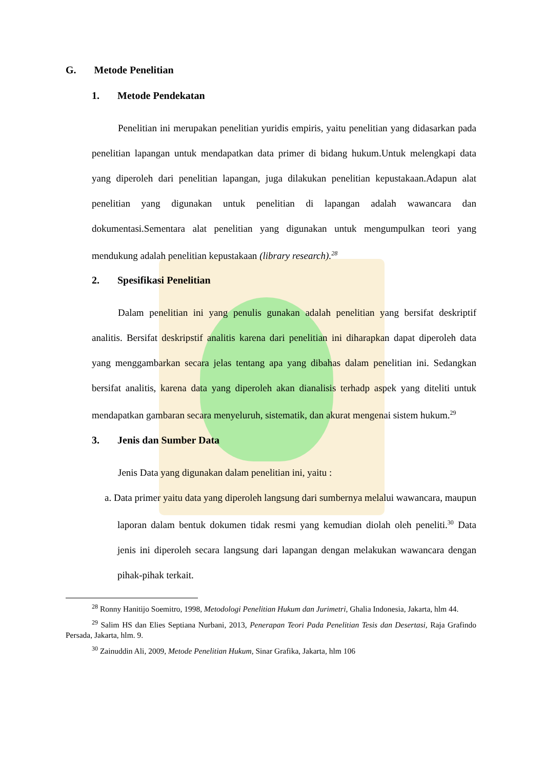G. Metode Penelitian
1. Metode Pendekatan
Penelitian ini merupakan penelitian yuridis empiris, yaitu penelitian yang didasarkan pada penelitian lapangan untuk mendapatkan data primer di bidang hukum.Untuk melengkapi data yang diperoleh dari penelitian lapangan, juga dilakukan penelitian kepustakaan.Adapun alat penelitian yang digunakan untuk penelitian di lapangan adalah wawancara dan dokumentasi.Sementara alat penelitian yang digunakan untuk mengumpulkan teori yang mendukung adalah penelitian kepustakaan (library research).<sup>28</sup>
2. Spesifikasi Penelitian
Dalam penelitian ini yang penulis gunakan adalah penelitian yang bersifat deskriptif analitis. Bersifat deskripstif analitis karena dari penelitian ini diharapkan dapat diperoleh data yang menggambarkan secara jelas tentang apa yang dibahas dalam penelitian ini. Sedangkan bersifat analitis, karena data yang diperoleh akan dianalisis terhadp aspek yang diteliti untuk mendapatkan gambaran secara menyeluruh, sistematik, dan akurat mengenai sistem hukum.<sup>29</sup>
3. Jenis dan Sumber Data
Jenis Data yang digunakan dalam penelitian ini, yaitu :
a. Data primer yaitu data yang diperoleh langsung dari sumbernya melalui wawancara, maupun laporan dalam bentuk dokumen tidak resmi yang kemudian diolah oleh peneliti.<sup>30</sup> Data jenis ini diperoleh secara langsung dari lapangan dengan melakukan wawancara dengan pihak-pihak terkait.
<sup>28</sup> Ronny Hanitijo Soemitro, 1998, Metodologi Penelitian Hukum dan Jurimetri, Ghalia Indonesia, Jakarta, hlm 44.
<sup>29</sup> Salim HS dan Elies Septiana Nurbani, 2013, Penerapan Teori Pada Penelitian Tesis dan Desertasi, Raja Grafindo Persada, Jakarta, hlm. 9.
<sup>30</sup> Zainuddin Ali, 2009, Metode Penelitian Hukum, Sinar Grafika, Jakarta, hlm 106